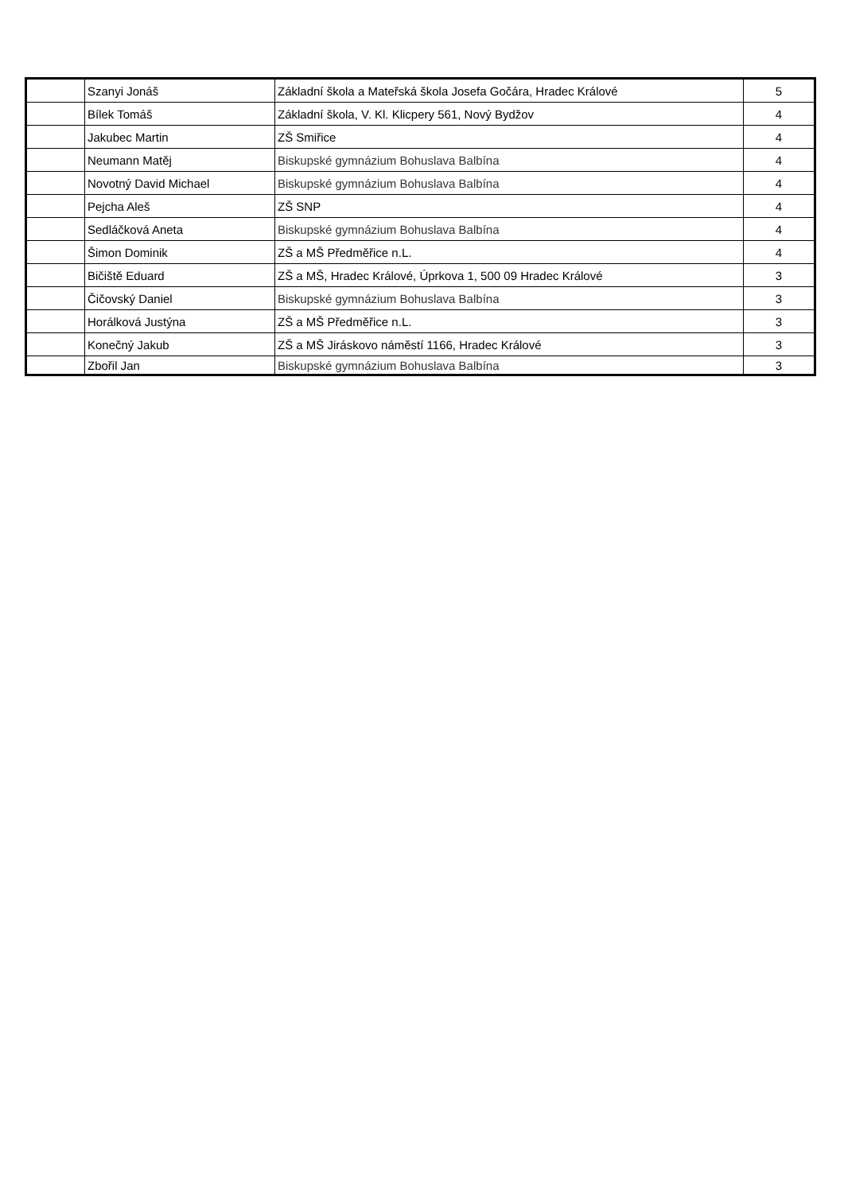| | Szanyi Jonáš | Základní škola a Mateřská škola Josefa Gočára, Hradec Králové | 5 |
| | Bílek Tomáš | Základní škola, V. Kl. Klicpery 561, Nový Bydžov | 4 |
| | Jakubec Martin | ZŠ Smiřice | 4 |
| | Neumann Matěj | Biskupské gymnázium Bohuslava Balbína | 4 |
| | Novotný David Michael | Biskupské gymnázium Bohuslava Balbína | 4 |
| | Pejcha Aleš | ZŠ SNP | 4 |
| | Sedláčková Aneta | Biskupské gymnázium Bohuslava Balbína | 4 |
| | Šimon Dominik | ZŠ a MŠ Předměřice n.L. | 4 |
| | Bičiště Eduard | ZŠ a MŠ, Hradec Králové, Úprkova 1, 500 09 Hradec Králové | 3 |
| | Čičovský Daniel | Biskupské gymnázium Bohuslava Balbína | 3 |
| | Horálková Justýna | ZŠ a MŠ Předměřice n.L. | 3 |
| | Konečný Jakub | ZŠ a MŠ Jiráskovo náměstí 1166, Hradec Králové | 3 |
| | Zbořil Jan | Biskupské gymnázium Bohuslava Balbína | 3 |